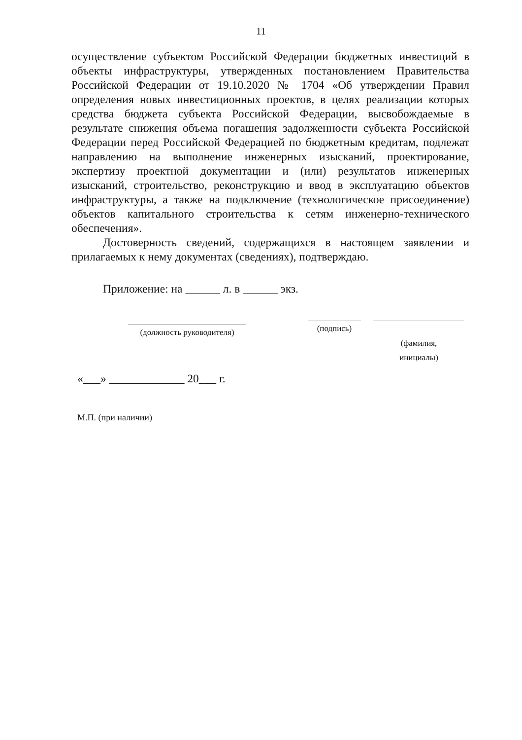11
осуществление субъектом Российской Федерации бюджетных инвестиций в объекты инфраструктуры, утвержденных постановлением Правительства Российской Федерации от 19.10.2020 № 1704 «Об утверждении Правил определения новых инвестиционных проектов, в целях реализации которых средства бюджета субъекта Российской Федерации, высвобождаемые в результате снижения объема погашения задолженности субъекта Российской Федерации перед Российской Федерацией по бюджетным кредитам, подлежат направлению на выполнение инженерных изысканий, проектирование, экспертизу проектной документации и (или) результатов инженерных изысканий, строительство, реконструкцию и ввод в эксплуатацию объектов инфраструктуры, а также на подключение (технологическое присоединение) объектов капитального строительства к сетям инженерно-технического обеспечения».
Достоверность сведений, содержащихся в настоящем заявлении и прилагаемых к нему документах (сведениях), подтверждаю.
Приложение: на ______ л. в ______ экз.
(должность руководителя)
(подпись)
(фамилия,
инициалы)
«___» _____________ 20___ г.
М.П. (при наличии)